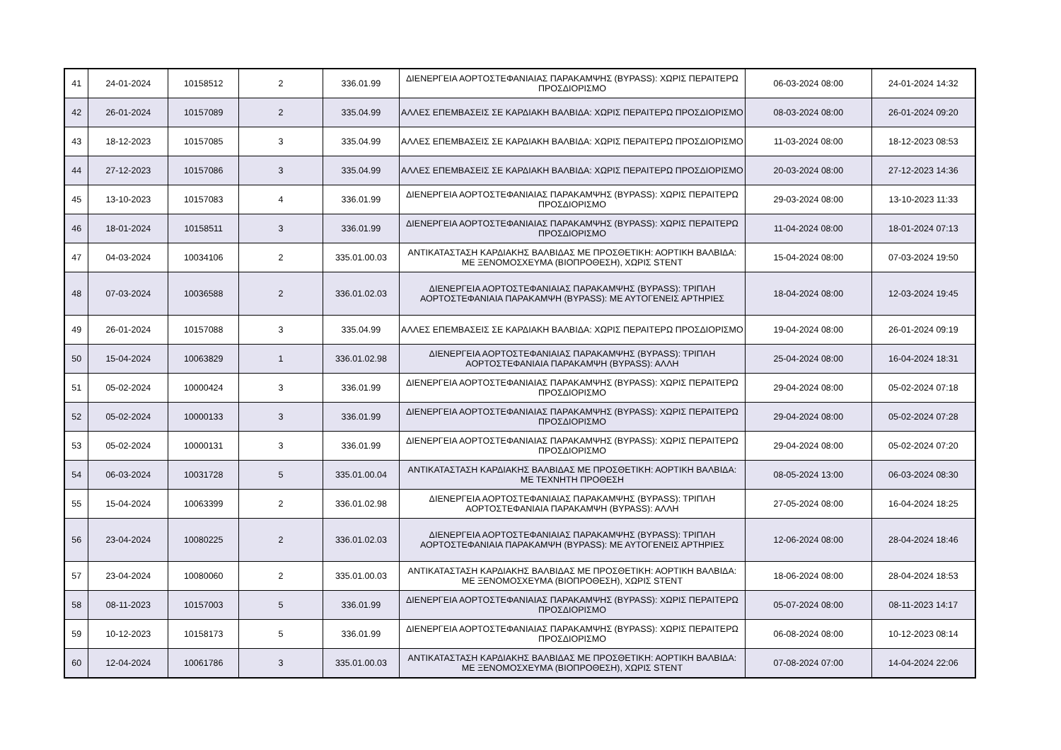| 41 | 24-01-2024 | 10158512 | 2 | 336.01.99 | ΔΙΕΝΕΡΓΕΙΑ ΑΟΡΤΟΣΤΕΦΑΝΙΑΙΑΣ ΠΑΡΑΚΑΜΨΗΣ (BYPASS): ΧΩΡΙΣ ΠΕΡΑΙΤΕΡΩ ΠΡΟΣΔΙΟΡΙΣΜΟ | 06-03-2024 08:00 | 24-01-2024 14:32 |
| 42 | 26-01-2024 | 10157089 | 2 | 335.04.99 | ΑΛΛΕΣ ΕΠΕΜΒΑΣΕΙΣ ΣΕ ΚΑΡΔΙΑΚΗ ΒΑΛΒΙΔΑ: ΧΩΡΙΣ ΠΕΡΑΙΤΕΡΩ ΠΡΟΣΔΙΟΡΙΣΜΟ | 08-03-2024 08:00 | 26-01-2024 09:20 |
| 43 | 18-12-2023 | 10157085 | 3 | 335.04.99 | ΑΛΛΕΣ ΕΠΕΜΒΑΣΕΙΣ ΣΕ ΚΑΡΔΙΑΚΗ ΒΑΛΒΙΔΑ: ΧΩΡΙΣ ΠΕΡΑΙΤΕΡΩ ΠΡΟΣΔΙΟΡΙΣΜΟ | 11-03-2024 08:00 | 18-12-2023 08:53 |
| 44 | 27-12-2023 | 10157086 | 3 | 335.04.99 | ΑΛΛΕΣ ΕΠΕΜΒΑΣΕΙΣ ΣΕ ΚΑΡΔΙΑΚΗ ΒΑΛΒΙΔΑ: ΧΩΡΙΣ ΠΕΡΑΙΤΕΡΩ ΠΡΟΣΔΙΟΡΙΣΜΟ | 20-03-2024 08:00 | 27-12-2023 14:36 |
| 45 | 13-10-2023 | 10157083 | 4 | 336.01.99 | ΔΙΕΝΕΡΓΕΙΑ ΑΟΡΤΟΣΤΕΦΑΝΙΑΙΑΣ ΠΑΡΑΚΑΜΨΗΣ (BYPASS): ΧΩΡΙΣ ΠΕΡΑΙΤΕΡΩ ΠΡΟΣΔΙΟΡΙΣΜΟ | 29-03-2024 08:00 | 13-10-2023 11:33 |
| 46 | 18-01-2024 | 10158511 | 3 | 336.01.99 | ΔΙΕΝΕΡΓΕΙΑ ΑΟΡΤΟΣΤΕΦΑΝΙΑΙΑΣ ΠΑΡΑΚΑΜΨΗΣ (BYPASS): ΧΩΡΙΣ ΠΕΡΑΙΤΕΡΩ ΠΡΟΣΔΙΟΡΙΣΜΟ | 11-04-2024 08:00 | 18-01-2024 07:13 |
| 47 | 04-03-2024 | 10034106 | 2 | 335.01.00.03 | ΑΝΤΙΚΑΤΑΣΤΑΣΗ ΚΑΡΔΙΑΚΗΣ ΒΑΛΒΙΔΑΣ ΜΕ ΠΡΟΣΘΕΤΙΚΗ: ΑΟΡΤΙΚΗ ΒΑΛΒΙΔΑ: ΜΕ ΞΕΝΟΜΟΣΧΕΥΜΑ (ΒΙΟΠΡΟΘΕΣΗ), ΧΩΡΙΣ STENT | 15-04-2024 08:00 | 07-03-2024 19:50 |
| 48 | 07-03-2024 | 10036588 | 2 | 336.01.02.03 | ΔΙΕΝΕΡΓΕΙΑ ΑΟΡΤΟΣΤΕΦΑΝΙΑΙΑΣ ΠΑΡΑΚΑΜΨΗΣ (BYPASS): ΤΡΙΠΛΗ ΑΟΡΤΟΣΤΕΦΑΝΙΑΙΑ ΠΑΡΑΚΑΜΨΗ (BYPASS): ΜΕ ΑΥΤΟΓΕΝΕΙΣ ΑΡΤΗΡΙΕΣ | 18-04-2024 08:00 | 12-03-2024 19:45 |
| 49 | 26-01-2024 | 10157088 | 3 | 335.04.99 | ΑΛΛΕΣ ΕΠΕΜΒΑΣΕΙΣ ΣΕ ΚΑΡΔΙΑΚΗ ΒΑΛΒΙΔΑ: ΧΩΡΙΣ ΠΕΡΑΙΤΕΡΩ ΠΡΟΣΔΙΟΡΙΣΜΟ | 19-04-2024 08:00 | 26-01-2024 09:19 |
| 50 | 15-04-2024 | 10063829 | 1 | 336.01.02.98 | ΔΙΕΝΕΡΓΕΙΑ ΑΟΡΤΟΣΤΕΦΑΝΙΑΙΑΣ ΠΑΡΑΚΑΜΨΗΣ (BYPASS): ΤΡΙΠΛΗ ΑΟΡΤΟΣΤΕΦΑΝΙΑΙΑ ΠΑΡΑΚΑΜΨΗ (BYPASS): ΑΛΛΗ | 25-04-2024 08:00 | 16-04-2024 18:31 |
| 51 | 05-02-2024 | 10000424 | 3 | 336.01.99 | ΔΙΕΝΕΡΓΕΙΑ ΑΟΡΤΟΣΤΕΦΑΝΙΑΙΑΣ ΠΑΡΑΚΑΜΨΗΣ (BYPASS): ΧΩΡΙΣ ΠΕΡΑΙΤΕΡΩ ΠΡΟΣΔΙΟΡΙΣΜΟ | 29-04-2024 08:00 | 05-02-2024 07:18 |
| 52 | 05-02-2024 | 10000133 | 3 | 336.01.99 | ΔΙΕΝΕΡΓΕΙΑ ΑΟΡΤΟΣΤΕΦΑΝΙΑΙΑΣ ΠΑΡΑΚΑΜΨΗΣ (BYPASS): ΧΩΡΙΣ ΠΕΡΑΙΤΕΡΩ ΠΡΟΣΔΙΟΡΙΣΜΟ | 29-04-2024 08:00 | 05-02-2024 07:28 |
| 53 | 05-02-2024 | 10000131 | 3 | 336.01.99 | ΔΙΕΝΕΡΓΕΙΑ ΑΟΡΤΟΣΤΕΦΑΝΙΑΙΑΣ ΠΑΡΑΚΑΜΨΗΣ (BYPASS): ΧΩΡΙΣ ΠΕΡΑΙΤΕΡΩ ΠΡΟΣΔΙΟΡΙΣΜΟ | 29-04-2024 08:00 | 05-02-2024 07:20 |
| 54 | 06-03-2024 | 10031728 | 5 | 335.01.00.04 | ΑΝΤΙΚΑΤΑΣΤΑΣΗ ΚΑΡΔΙΑΚΗΣ ΒΑΛΒΙΔΑΣ ΜΕ ΠΡΟΣΘΕΤΙΚΗ: ΑΟΡΤΙΚΗ ΒΑΛΒΙΔΑ: ΜΕ ΤΕΧΝΗΤΗ ΠΡΟΘΕΣΗ | 08-05-2024 13:00 | 06-03-2024 08:30 |
| 55 | 15-04-2024 | 10063399 | 2 | 336.01.02.98 | ΔΙΕΝΕΡΓΕΙΑ ΑΟΡΤΟΣΤΕΦΑΝΙΑΙΑΣ ΠΑΡΑΚΑΜΨΗΣ (BYPASS): ΤΡΙΠΛΗ ΑΟΡΤΟΣΤΕΦΑΝΙΑΙΑ ΠΑΡΑΚΑΜΨΗ (BYPASS): ΑΛΛΗ | 27-05-2024 08:00 | 16-04-2024 18:25 |
| 56 | 23-04-2024 | 10080225 | 2 | 336.01.02.03 | ΔΙΕΝΕΡΓΕΙΑ ΑΟΡΤΟΣΤΕΦΑΝΙΑΙΑΣ ΠΑΡΑΚΑΜΨΗΣ (BYPASS): ΤΡΙΠΛΗ ΑΟΡΤΟΣΤΕΦΑΝΙΑΙΑ ΠΑΡΑΚΑΜΨΗ (BYPASS): ΜΕ ΑΥΤΟΓΕΝΕΙΣ ΑΡΤΗΡΙΕΣ | 12-06-2024 08:00 | 28-04-2024 18:46 |
| 57 | 23-04-2024 | 10080060 | 2 | 335.01.00.03 | ΑΝΤΙΚΑΤΑΣΤΑΣΗ ΚΑΡΔΙΑΚΗΣ ΒΑΛΒΙΔΑΣ ΜΕ ΠΡΟΣΘΕΤΙΚΗ: ΑΟΡΤΙΚΗ ΒΑΛΒΙΔΑ: ΜΕ ΞΕΝΟΜΟΣΧΕΥΜΑ (ΒΙΟΠΡΟΘΕΣΗ), ΧΩΡΙΣ STENT | 18-06-2024 08:00 | 28-04-2024 18:53 |
| 58 | 08-11-2023 | 10157003 | 5 | 336.01.99 | ΔΙΕΝΕΡΓΕΙΑ ΑΟΡΤΟΣΤΕΦΑΝΙΑΙΑΣ ΠΑΡΑΚΑΜΨΗΣ (BYPASS): ΧΩΡΙΣ ΠΕΡΑΙΤΕΡΩ ΠΡΟΣΔΙΟΡΙΣΜΟ | 05-07-2024 08:00 | 08-11-2023 14:17 |
| 59 | 10-12-2023 | 10158173 | 5 | 336.01.99 | ΔΙΕΝΕΡΓΕΙΑ ΑΟΡΤΟΣΤΕΦΑΝΙΑΙΑΣ ΠΑΡΑΚΑΜΨΗΣ (BYPASS): ΧΩΡΙΣ ΠΕΡΑΙΤΕΡΩ ΠΡΟΣΔΙΟΡΙΣΜΟ | 06-08-2024 08:00 | 10-12-2023 08:14 |
| 60 | 12-04-2024 | 10061786 | 3 | 335.01.00.03 | ΑΝΤΙΚΑΤΑΣΤΑΣΗ ΚΑΡΔΙΑΚΗΣ ΒΑΛΒΙΔΑΣ ΜΕ ΠΡΟΣΘΕΤΙΚΗ: ΑΟΡΤΙΚΗ ΒΑΛΒΙΔΑ: ΜΕ ΞΕΝΟΜΟΣΧΕΥΜΑ (ΒΙΟΠΡΟΘΕΣΗ), ΧΩΡΙΣ STENT | 07-08-2024 07:00 | 14-04-2024 22:06 |